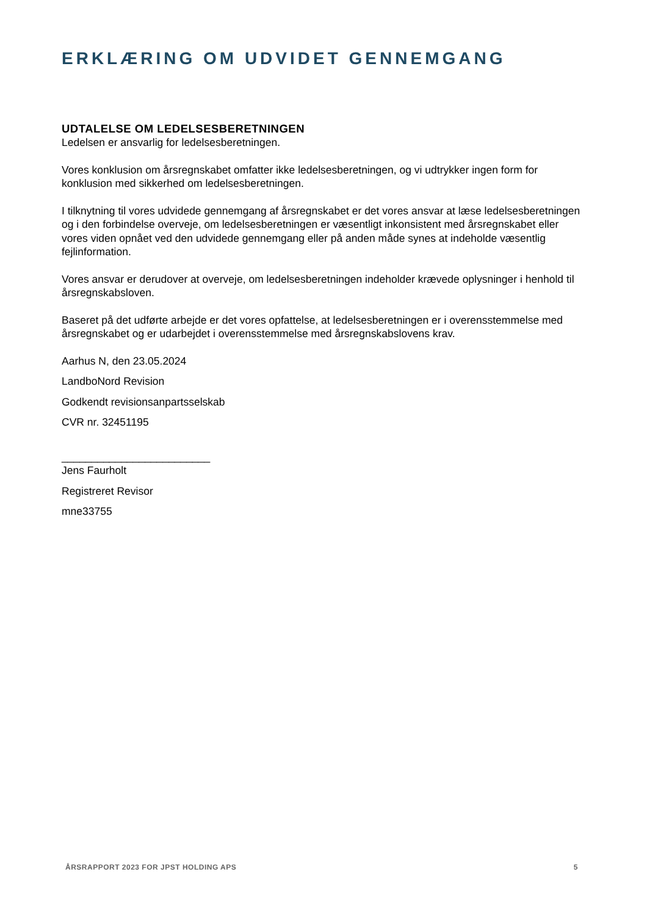ERKLÆRING OM UDVIDET GENNEMGANG
UDTALELSE OM LEDELSESBERETNINGEN
Ledelsen er ansvarlig for ledelsesberetningen.
Vores konklusion om årsregnskabet omfatter ikke ledelsesberetningen, og vi udtrykker ingen form for konklusion med sikkerhed om ledelsesberetningen.
I tilknytning til vores udvidede gennemgang af årsregnskabet er det vores ansvar at læse ledelsesberetningen og i den forbindelse overveje, om ledelsesberetningen er væsentligt inkonsistent med årsregnskabet eller vores viden opnået ved den udvidede gennemgang eller på anden måde synes at indeholde væsentlig fejlinformation.
Vores ansvar er derudover at overveje, om ledelsesberetningen indeholder krævede oplysninger i henhold til årsregnskabsloven.
Baseret på det udførte arbejde er det vores opfattelse, at ledelsesberetningen er i overensstemmelse med årsregnskabet og er udarbejdet i overensstemmelse med årsregnskabslovens krav.
Aarhus N, den 23.05.2024
LandboNord Revision
Godkendt revisionsanpartsselskab
CVR nr. 32451195
_________________________
Jens Faurholt
Registreret Revisor
mne33755
ÅRSRAPPORT 2023 FOR JPST HOLDING APS 5